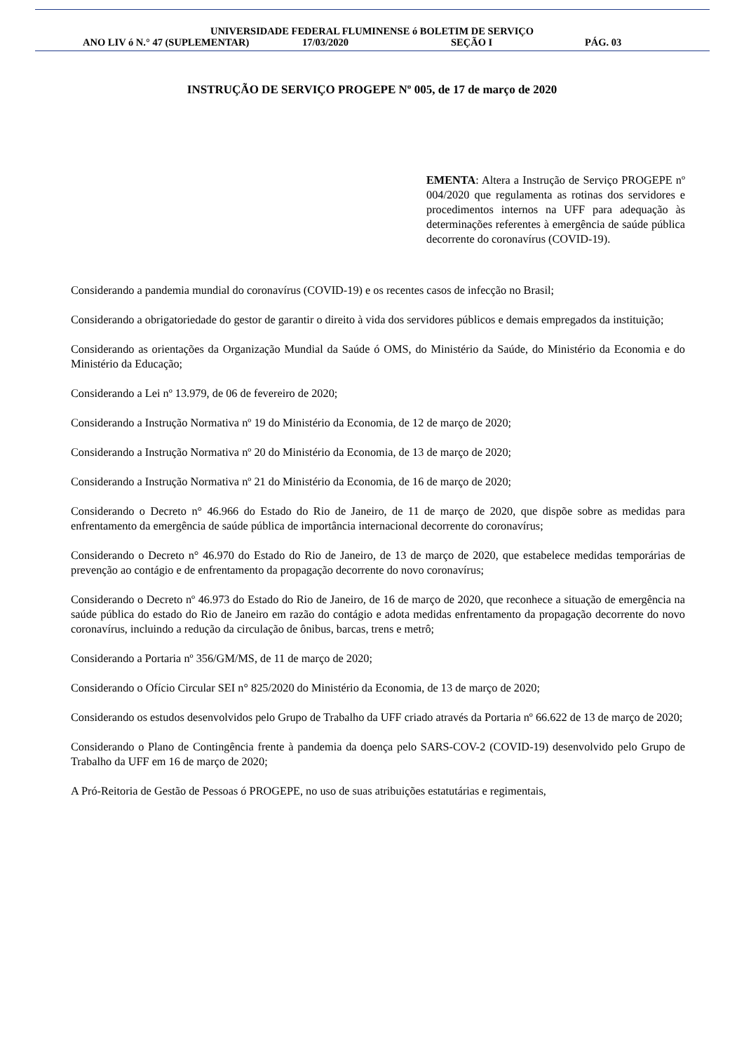UNIVERSIDADE FEDERAL FLUMINENSE ó BOLETIM DE SERVIÇO
ANO LIV ó N.° 47 (SUPLEMENTAR) 17/03/2020 SEÇÃO I PÁG. 03
INSTRUÇÃO DE SERVIÇO PROGEPE Nº 005, de 17 de março de 2020
EMENTA: Altera a Instrução de Serviço PROGEPE nº 004/2020 que regulamenta as rotinas dos servidores e procedimentos internos na UFF para adequação às determinações referentes à emergência de saúde pública decorrente do coronavírus (COVID-19).
Considerando a pandemia mundial do coronavírus (COVID-19) e os recentes casos de infecção no Brasil;
Considerando a obrigatoriedade do gestor de garantir o direito à vida dos servidores públicos e demais empregados da instituição;
Considerando as orientações da Organização Mundial da Saúde ó OMS, do Ministério da Saúde, do Ministério da Economia e do Ministério da Educação;
Considerando a Lei nº 13.979, de 06 de fevereiro de 2020;
Considerando a Instrução Normativa nº 19 do Ministério da Economia, de 12 de março de 2020;
Considerando a Instrução Normativa nº 20 do Ministério da Economia, de 13 de março de 2020;
Considerando a Instrução Normativa nº 21 do Ministério da Economia, de 16 de março de 2020;
Considerando o Decreto n° 46.966 do Estado do Rio de Janeiro, de 11 de março de 2020, que dispõe sobre as medidas para enfrentamento da emergência de saúde pública de importância internacional decorrente do coronavírus;
Considerando o Decreto n° 46.970 do Estado do Rio de Janeiro, de 13 de março de 2020, que estabelece medidas temporárias de prevenção ao contágio e de enfrentamento da propagação decorrente do novo coronavírus;
Considerando o Decreto nº 46.973 do Estado do Rio de Janeiro, de 16 de março de 2020, que reconhece a situação de emergência na saúde pública do estado do Rio de Janeiro em razão do contágio e adota medidas enfrentamento da propagação decorrente do novo coronavírus, incluindo a redução da circulação de ônibus, barcas, trens e metrô;
Considerando a Portaria nº 356/GM/MS, de 11 de março de 2020;
Considerando o Ofício Circular SEI n° 825/2020 do Ministério da Economia, de 13 de março de 2020;
Considerando os estudos desenvolvidos pelo Grupo de Trabalho da UFF criado através da Portaria nº 66.622 de 13 de março de 2020;
Considerando o Plano de Contingência frente à pandemia da doença pelo SARS-COV-2 (COVID-19) desenvolvido pelo Grupo de Trabalho da UFF em 16 de março de 2020;
A Pró-Reitoria de Gestão de Pessoas ó PROGEPE, no uso de suas atribuições estatutárias e regimentais,